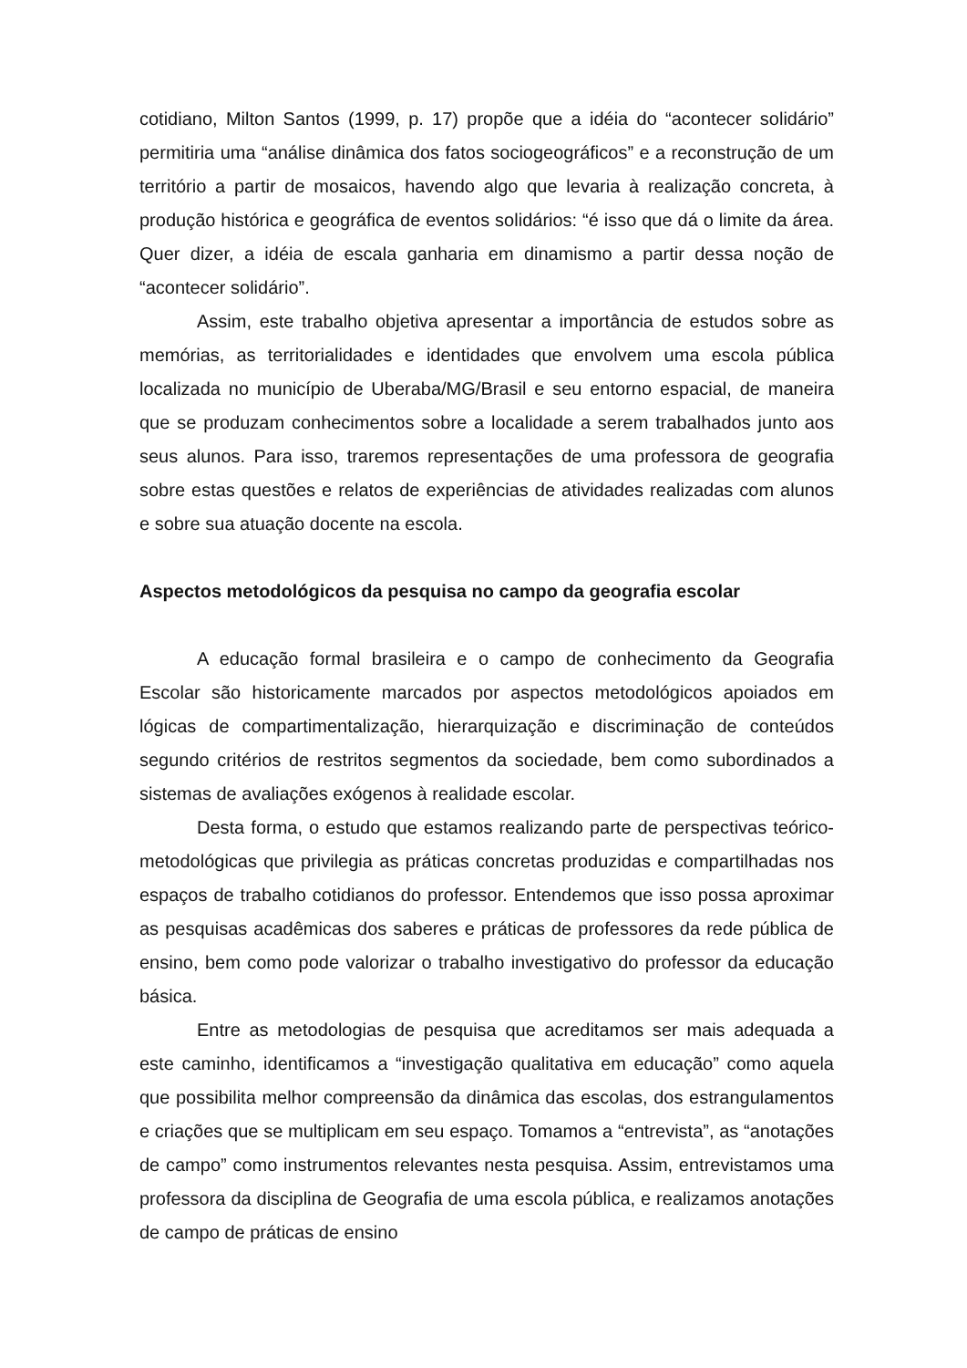cotidiano, Milton Santos (1999, p. 17) propõe que a idéia do “acontecer solidário” permitiria uma “análise dinâmica dos fatos sociogeográficos” e a reconstrução de um território a partir de mosaicos, havendo algo que levaria à realização concreta, à produção histórica e geográfica de eventos solidários: “é isso que dá o limite da área. Quer dizer, a idéia de escala ganharia em dinamismo a partir dessa noção de “acontecer solidário”.
Assim, este trabalho objetiva apresentar a importância de estudos sobre as memórias, as territorialidades e identidades que envolvem uma escola pública localizada no município de Uberaba/MG/Brasil e seu entorno espacial, de maneira que se produzam conhecimentos sobre a localidade a serem trabalhados junto aos seus alunos. Para isso, traremos representações de uma professora de geografia sobre estas questões e relatos de experiências de atividades realizadas com alunos e sobre sua atuação docente na escola.
Aspectos metodológicos da pesquisa no campo da geografia escolar
A educação formal brasileira e o campo de conhecimento da Geografia Escolar são historicamente marcados por aspectos metodológicos apoiados em lógicas de compartimentalização, hierarquização e discriminação de conteúdos segundo critérios de restritos segmentos da sociedade, bem como subordinados a sistemas de avaliações exógenos à realidade escolar.
Desta forma, o estudo que estamos realizando parte de perspectivas teórico-metodológicas que privilegia as práticas concretas produzidas e compartilhadas nos espaços de trabalho cotidianos do professor. Entendemos que isso possa aproximar as pesquisas acadêmicas dos saberes e práticas de professores da rede pública de ensino, bem como pode valorizar o trabalho investigativo do professor da educação básica.
Entre as metodologias de pesquisa que acreditamos ser mais adequada a este caminho, identificamos a “investigação qualitativa em educação” como aquela que possibilita melhor compreensão da dinâmica das escolas, dos estrangulamentos e criações que se multiplicam em seu espaço. Tomamos a “entrevista”, as “anotações de campo” como instrumentos relevantes nesta pesquisa. Assim, entrevistamos uma professora da disciplina de Geografia de uma escola pública, e realizamos anotações de campo de práticas de ensino